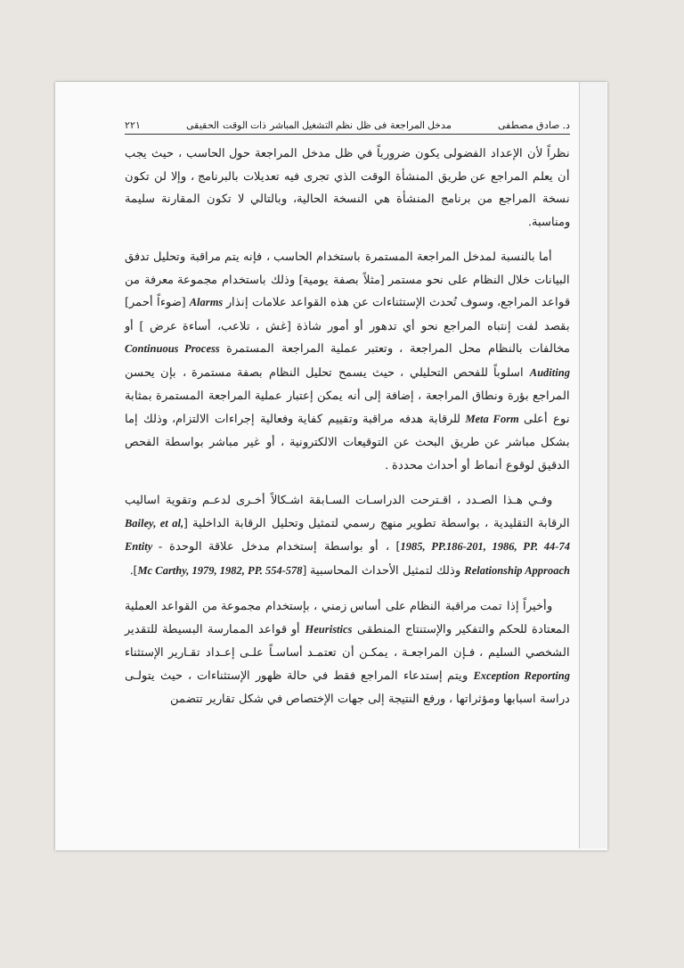د. صادق مصطفى مدخل المراجعة فى ظل نظم التشغيل المباشر ذات الوقت الحقيقى ٢٢١
نظراً لأن الإعداد الفضولى يكون ضرورياً في ظل مدخل المراجعة حول الحاسب ، حيث يجب أن يعلم المراجع عن طريق المنشأة الوقت الذي تجرى فيه تعديلات بالبرنامج ، وإلا لن تكون نسخة المراجع من برنامج المنشأة هي النسخة الحالية، وبالتالي لا تكون المقارنة سليمة ومناسبة.
أما بالنسبة لمدخل المراجعة المستمرة باستخدام الحاسب ، فإنه يتم مراقبة وتحليل تدفق البيانات خلال النظام على نحو مستمر [مثلاً بصفة يومية] وذلك باستخدام مجموعة معرفة من قواعد المراجع، وسوف تُحدث الإستثناءات عن هذه القواعد علامات إنذار Alarms [ضوءاً أحمر] بقصد لفت إنتباه المراجع نحو أي تدهور أو أمور شاذة [غش ، تلاعب، أساءة عرض ] أو مخالفات بالنظام محل المراجعة ، وتعتبر عملية المراجعة المستمرة Continuous Process Auditing اسلوباً للفحص التحليلي ، حيث يسمح تحليل النظام بصفة مستمرة ، بإن يحسن المراجع بؤرة ونطاق المراجعة ، إضافة إلى أنه يمكن إعتبار عملية المراجعة المستمرة بمثابة نوع أعلى Meta Form للرقابة هدفه مراقبة وتقييم كفاية وفعالية إجراءات الالتزام، وذلك إما بشكل مباشر عن طريق البحث عن التوقيعات الالكترونية ، أو غير مباشر بواسطة الفحص الدقيق لوقوع أنماط أو أحداث محددة .
وفـي هـذا الصـدد ، اقـترحت الدراسـات السـابقة اشـكالاً أخـرى لدعـم وتقوية اساليب الرقابة التقليدية ، بواسطة تطوير منهج رسمي لتمثيل وتحليل الرقابة الداخلية [Bailey, et al, 1985, PP.186-201, 1986, PP. 44-74] ، أو بواسطة إستخدام مدخل علاقة الوحدة Entity - Relationship Approach وذلك لتمثيل الأحداث المحاسبية [Mc Carthy, 1979, 1982, PP. 554-578].
وأخيراً إذا تمت مراقبة النظام على أساس زمني ، بإستخدام مجموعة من القواعد العملية المعتادة للحكم والتفكير والإستنتاج المنطقى Heuristics أو قواعد الممارسة البسيطة للتقدير الشخصي السليم ، فـإن المراجعـة ، يمكـن أن تعتمـد أساسـاً علـى إعـداد تقـارير الإستثناء Exception Reporting ويتم إستدعاء المراجع فقط في حالة ظهور الإستثناءات ، حيث يتولـى دراسة اسبابها ومؤثراتها ، ورفع النتيجة إلى جهات الإختصاص في شكل تقارير تتضمن